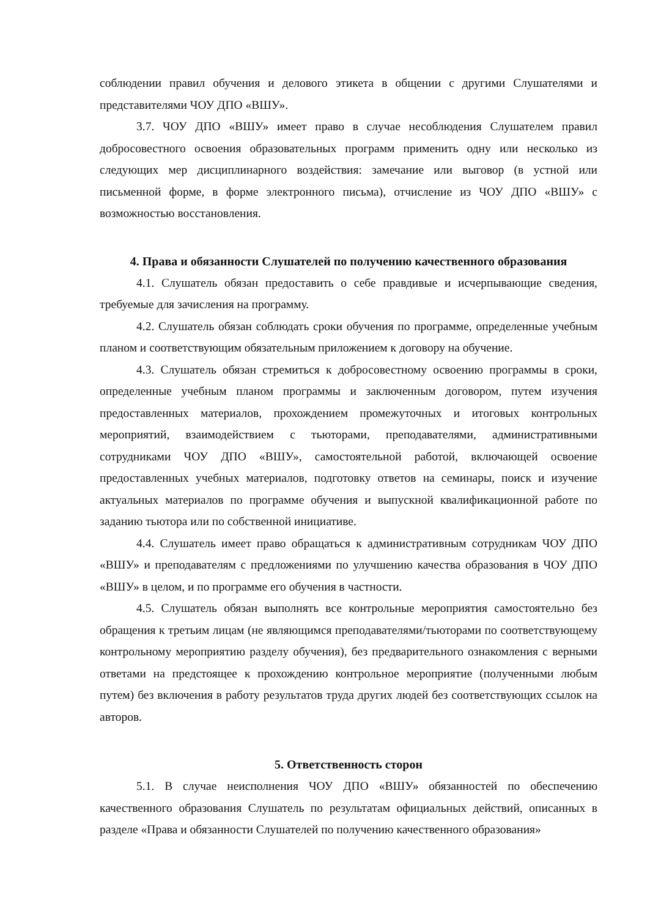соблюдении правил обучения и делового этикета в общении с другими Слушателями и представителями ЧОУ ДПО «ВШУ».
3.7. ЧОУ ДПО «ВШУ» имеет право в случае несоблюдения Слушателем правил добросовестного освоения образовательных программ применить одну или несколько из следующих мер дисциплинарного воздействия: замечание или выговор (в устной или письменной форме, в форме электронного письма), отчисление из ЧОУ ДПО «ВШУ» с возможностью восстановления.
4. Права и обязанности Слушателей по получению качественного образования
4.1. Слушатель обязан предоставить о себе правдивые и исчерпывающие сведения, требуемые для зачисления на программу.
4.2. Слушатель обязан соблюдать сроки обучения по программе, определенные учебным планом и соответствующим обязательным приложением к договору на обучение.
4.3. Слушатель обязан стремиться к добросовестному освоению программы в сроки, определенные учебным планом программы и заключенным договором, путем изучения предоставленных материалов, прохождением промежуточных и итоговых контрольных мероприятий, взаимодействием с тьюторами, преподавателями, административными сотрудниками ЧОУ ДПО «ВШУ», самостоятельной работой, включающей освоение предоставленных учебных материалов, подготовку ответов на семинары, поиск и изучение актуальных материалов по программе обучения и выпускной квалификационной работе по заданию тьютора или по собственной инициативе.
4.4. Слушатель имеет право обращаться к административным сотрудникам ЧОУ ДПО «ВШУ» и преподавателям с предложениями по улучшению качества образования в ЧОУ ДПО «ВШУ» в целом, и по программе его обучения в частности.
4.5. Слушатель обязан выполнять все контрольные мероприятия самостоятельно без обращения к третьим лицам (не являющимся преподавателями/тьюторами по соответствующему контрольному мероприятию разделу обучения), без предварительного ознакомления с верными ответами на предстоящее к прохождению контрольное мероприятие (полученными любым путем) без включения в работу результатов труда других людей без соответствующих ссылок на авторов.
5. Ответственность сторон
5.1. В случае неисполнения ЧОУ ДПО «ВШУ» обязанностей по обеспечению качественного образования Слушатель по результатам официальных действий, описанных в разделе «Права и обязанности Слушателей по получению качественного образования»